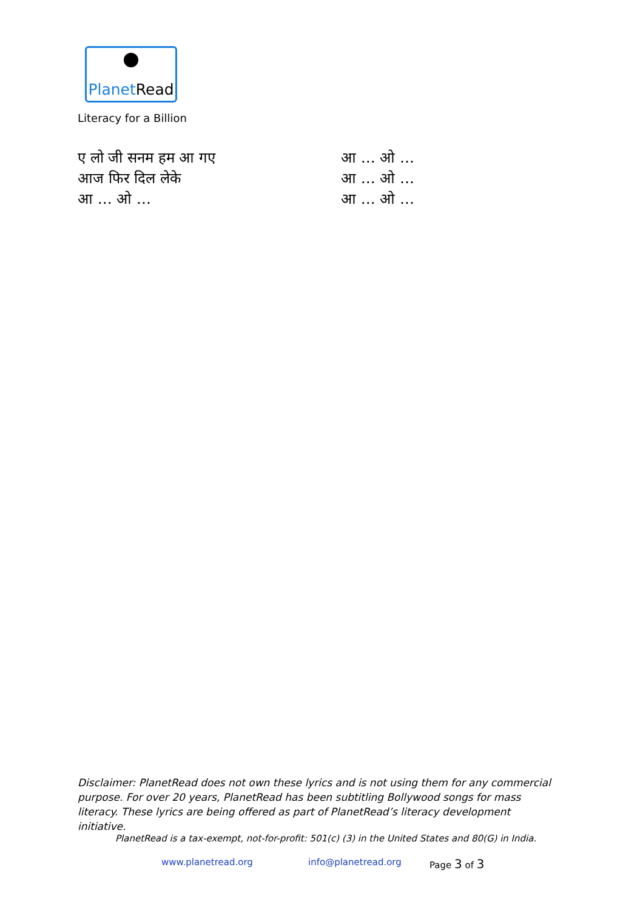PlanetRead
Literacy for a Billion
ए लो जी सनम हम आ गए
आज फिर दिल लेके
आ … ओ …
आ … ओ …
आ … ओ …
आ … ओ …
Disclaimer: PlanetRead does not own these lyrics and is not using them for any commercial purpose. For over 20 years, PlanetRead has been subtitling Bollywood songs for mass literacy. These lyrics are being offered as part of PlanetRead’s literacy development initiative.
PlanetRead is a tax-exempt, not-for-profit: 501(c) (3) in the United States and 80(G) in India.
www.planetread.org info@planetread.org Page 3 of 3